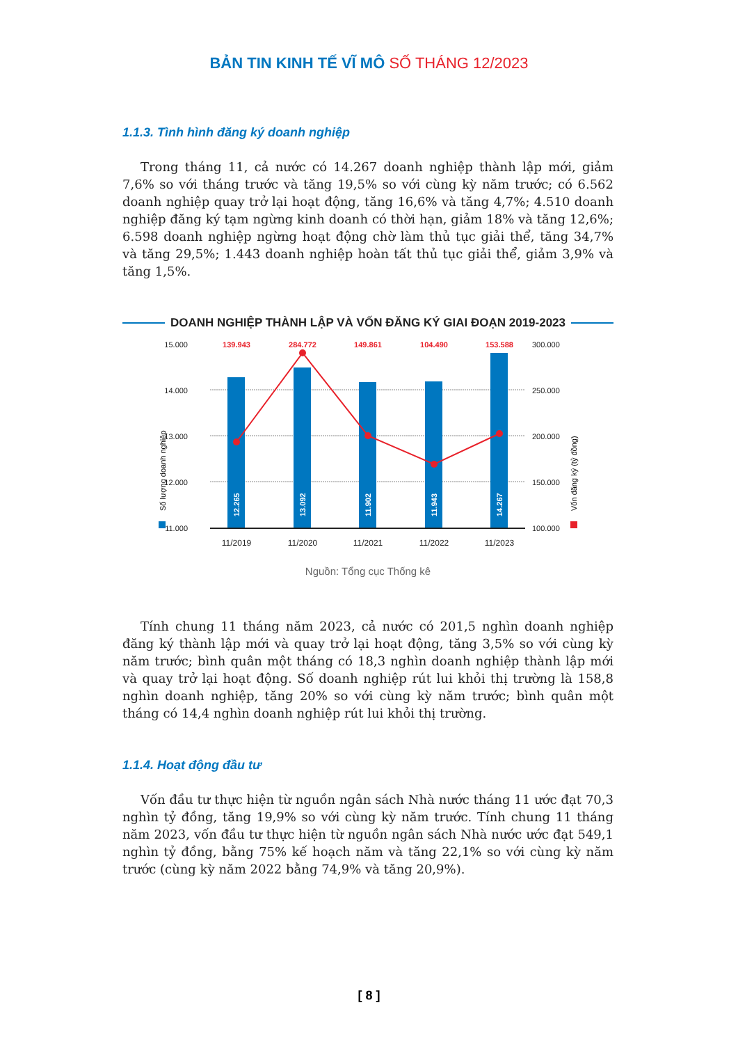BẢN TIN KINH TẾ VĨ MÔ SỐ THÁNG 12/2023
1.1.3. Tình hình đăng ký doanh nghiệp
Trong tháng 11, cả nước có 14.267 doanh nghiệp thành lập mới, giảm 7,6% so với tháng trước và tăng 19,5% so với cùng kỳ năm trước; có 6.562 doanh nghiệp quay trở lại hoạt động, tăng 16,6% và tăng 4,7%; 4.510 doanh nghiệp đăng ký tạm ngừng kinh doanh có thời hạn, giảm 18% và tăng 12,6%; 6.598 doanh nghiệp ngừng hoạt động chờ làm thủ tục giải thể, tăng 34,7% và tăng 29,5%; 1.443 doanh nghiệp hoàn tất thủ tục giải thể, giảm 3,9% và tăng 1,5%.
DOANH NGHIỆP THÀNH LẬP VÀ VỐN ĐĂNG KÝ GIAI ĐOẠN 2019-2023
15.000
14.000
13.000
12.000
11.000
300.000
250.000
200.000
150.000
100.000
12.265
13.092
11.902
11.943
14.267
139.943
284.772
149.861
104.490
153.588
11/2019
11/2020
11/2021
11/2022
11/2023
Số lượng doanh nghiệp
Vốn đăng ký (tỷ đồng)
Nguồn: Tổng cục Thống kê
Tính chung 11 tháng năm 2023, cả nước có 201,5 nghìn doanh nghiệp đăng ký thành lập mới và quay trở lại hoạt động, tăng 3,5% so với cùng kỳ năm trước; bình quân một tháng có 18,3 nghìn doanh nghiệp thành lập mới và quay trở lại hoạt động. Số doanh nghiệp rút lui khỏi thị trường là 158,8 nghìn doanh nghiệp, tăng 20% so với cùng kỳ năm trước; bình quân một tháng có 14,4 nghìn doanh nghiệp rút lui khỏi thị trường.
1.1.4. Hoạt động đầu tư
Vốn đầu tư thực hiện từ nguồn ngân sách Nhà nước tháng 11 ước đạt 70,3 nghìn tỷ đồng, tăng 19,9% so với cùng kỳ năm trước. Tính chung 11 tháng năm 2023, vốn đầu tư thực hiện từ nguồn ngân sách Nhà nước ước đạt 549,1 nghìn tỷ đồng, bằng 75% kế hoạch năm và tăng 22,1% so với cùng kỳ năm trước (cùng kỳ năm 2022 bằng 74,9% và tăng 20,9%).
[ 8 ]